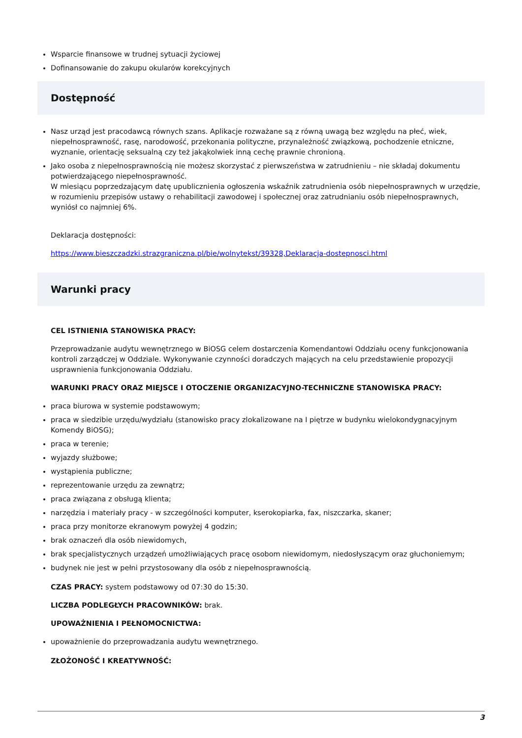Wsparcie finansowe w trudnej sytuacji życiowej
Dofinansowanie do zakupu okularów korekcyjnych
Dostępność
Nasz urząd jest pracodawcą równych szans. Aplikacje rozważane są z równą uwagą bez względu na płeć, wiek, niepełnosprawność, rasę, narodowość, przekonania polityczne, przynależność związkową, pochodzenie etniczne, wyznanie, orientację seksualną czy też jakąkolwiek inną cechę prawnie chronioną.
Jako osoba z niepełnosprawnością nie możesz skorzystać z pierwszeństwa w zatrudnieniu – nie składaj dokumentu potwierdzającego niepełnosprawność.
W miesiącu poprzedzającym datę upublicznienia ogłoszenia wskaźnik zatrudnienia osób niepełnosprawnych w urzędzie, w rozumieniu przepisów ustawy o rehabilitacji zawodowej i społecznej oraz zatrudnianiu osób niepełnosprawnych, wyniósł co najmniej 6%.
Deklaracja dostępności:
https://www.bieszczadzki.strazgraniczna.pl/bie/wolnytekst/39328,Deklaracja-dostepnosci.html
Warunki pracy
CEL ISTNIENIA STANOWISKA PRACY:
Przeprowadzanie audytu wewnętrznego w BiOSG celem dostarczenia Komendantowi Oddziału oceny funkcjonowania kontroli zarządczej w Oddziale. Wykonywanie czynności doradczych mających na celu przedstawienie propozycji usprawnienia funkcjonowania Oddziału.
WARUNKI PRACY ORAZ MIEJSCE I OTOCZENIE ORGANIZACYJNO-TECHNICZNE STANOWISKA PRACY:
praca biurowa w systemie podstawowym;
praca w siedzibie urzędu/wydziału (stanowisko pracy zlokalizowane na I piętrze w budynku wielokondygnacyjnym Komendy BiOSG);
praca w terenie;
wyjazdy służbowe;
wystąpienia publiczne;
reprezentowanie urzędu za zewnątrz;
praca związana z obsługą klienta;
narzędzia i materiały pracy - w szczególności komputer, kserokopiarka, fax, niszczarka, skaner;
praca przy monitorze ekranowym powyżej 4 godzin;
brak oznaczeń dla osób niewidomych,
brak specjalistycznych urządzeń umożliwiających pracę osobom niewidomym, niedosłyszącym oraz głuchoniemym;
budynek nie jest w pełni przystosowany dla osób z niepełnosprawnością.
CZAS PRACY: system podstawowy od 07:30 do 15:30.
LICZBA PODLEGŁYCH PRACOWNIKÓW: brak.
UPOWAŻNIENIA I PEŁNOMOCNICTWA:
upoważnienie do przeprowadzania audytu wewnętrznego.
ZŁOŻONOŚĆ I KREATYWNOŚĆ:
3